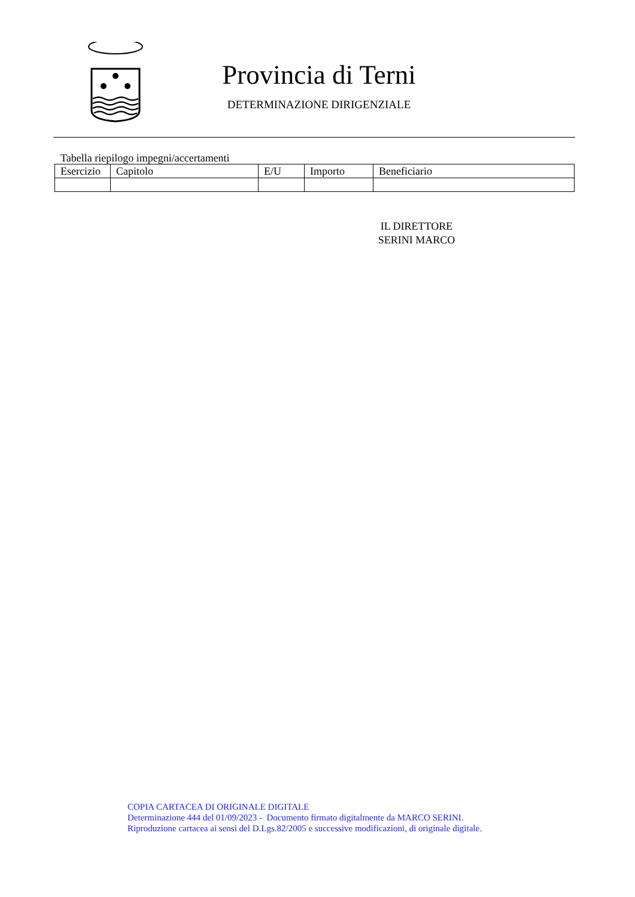Provincia di Terni
DETERMINAZIONE DIRIGENZIALE
Tabella riepilogo impegni/accertamenti
| Esercizio | Capitolo | E/U | Importo | Beneficiario |
| --- | --- | --- | --- | --- |
IL DIRETTORE
SERINI MARCO
COPIA CARTACEA DI ORIGINALE DIGITALE
Determinazione 444 del 01/09/2023 - Documento firmato digitalmente da MARCO SERINI.
Riproduzione cartacea ai sensi del D.Lgs.82/2005 e successive modificazioni, di originale digitale.